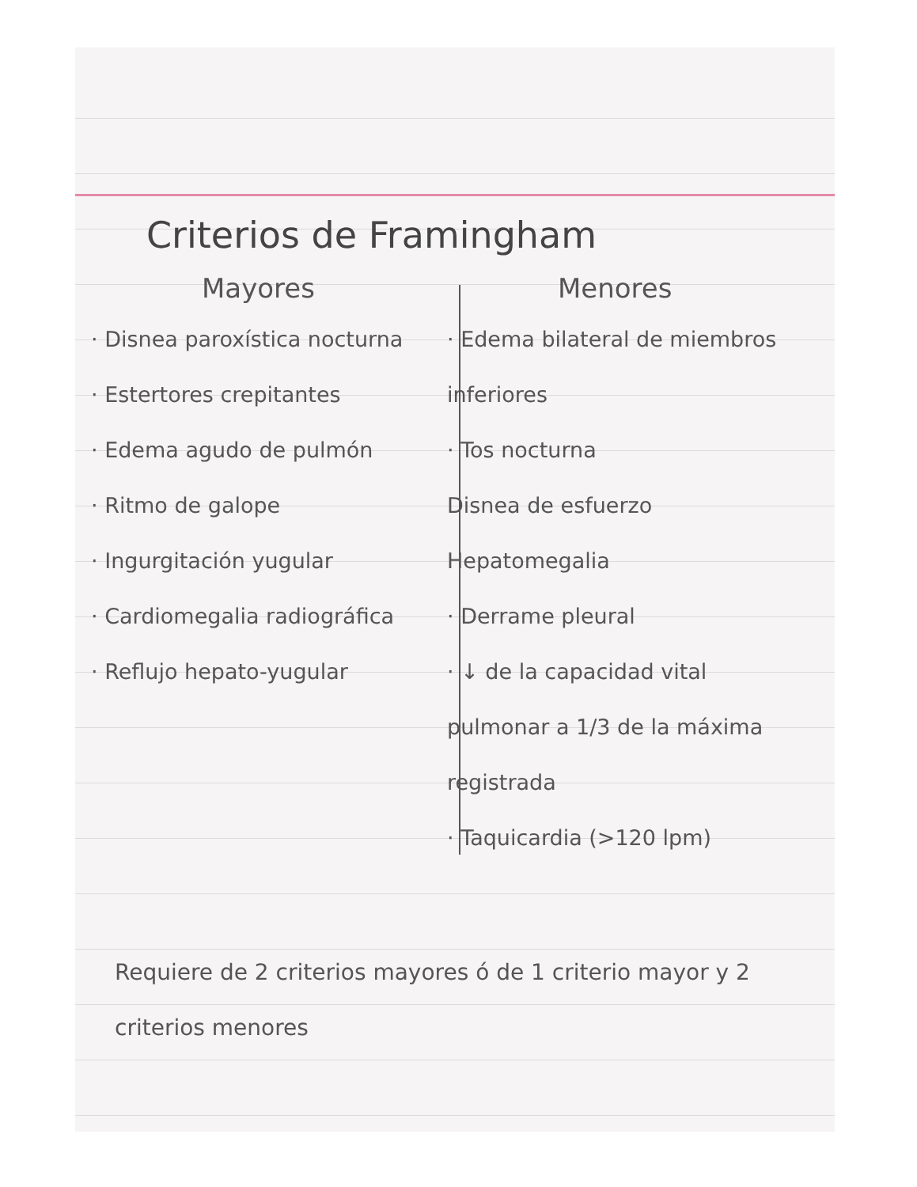Criterios de Framingham
Mayores
· Disnea paroxística nocturna
· Estertores crepitantes
· Edema agudo de pulmón
· Ritmo de galope
· Ingurgitación yugular
· Cardiomegalia radiográfica
· Reflujo hepato-yugular
Menores
· Edema bilateral de miembros inferiores
· Tos nocturna
Disnea de esfuerzo
Hepatomegalia
· Derrame pleural
· ↓ de la capacidad vital pulmonar a 1/3 de la máxima registrada
· Taquicardia (>120 lpm)
Requiere de 2 criterios mayores ó de 1 criterio mayor y 2 criterios menores